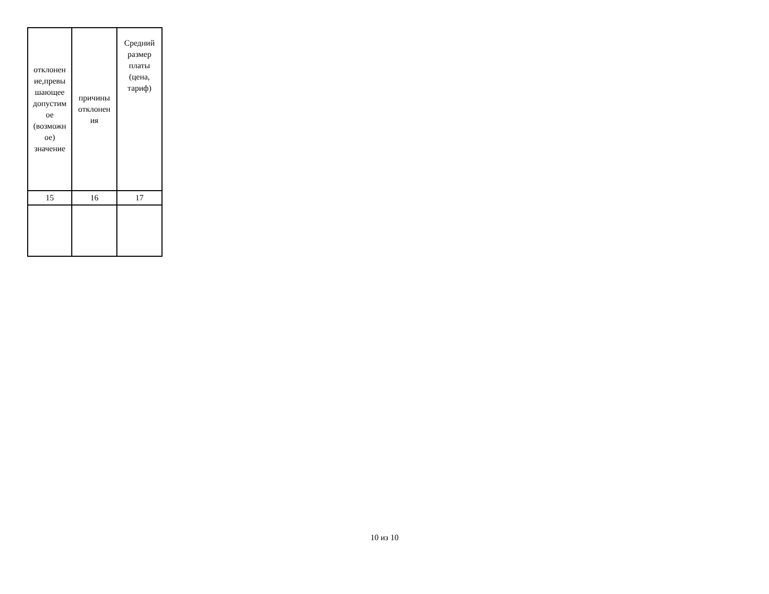| отклонен ие,превы шающее допустим ое (возможн ое) значение | причины отклонен ия | Средний размер платы (цена, тариф) |
| 15 | 16 | 17 |
10 из 10